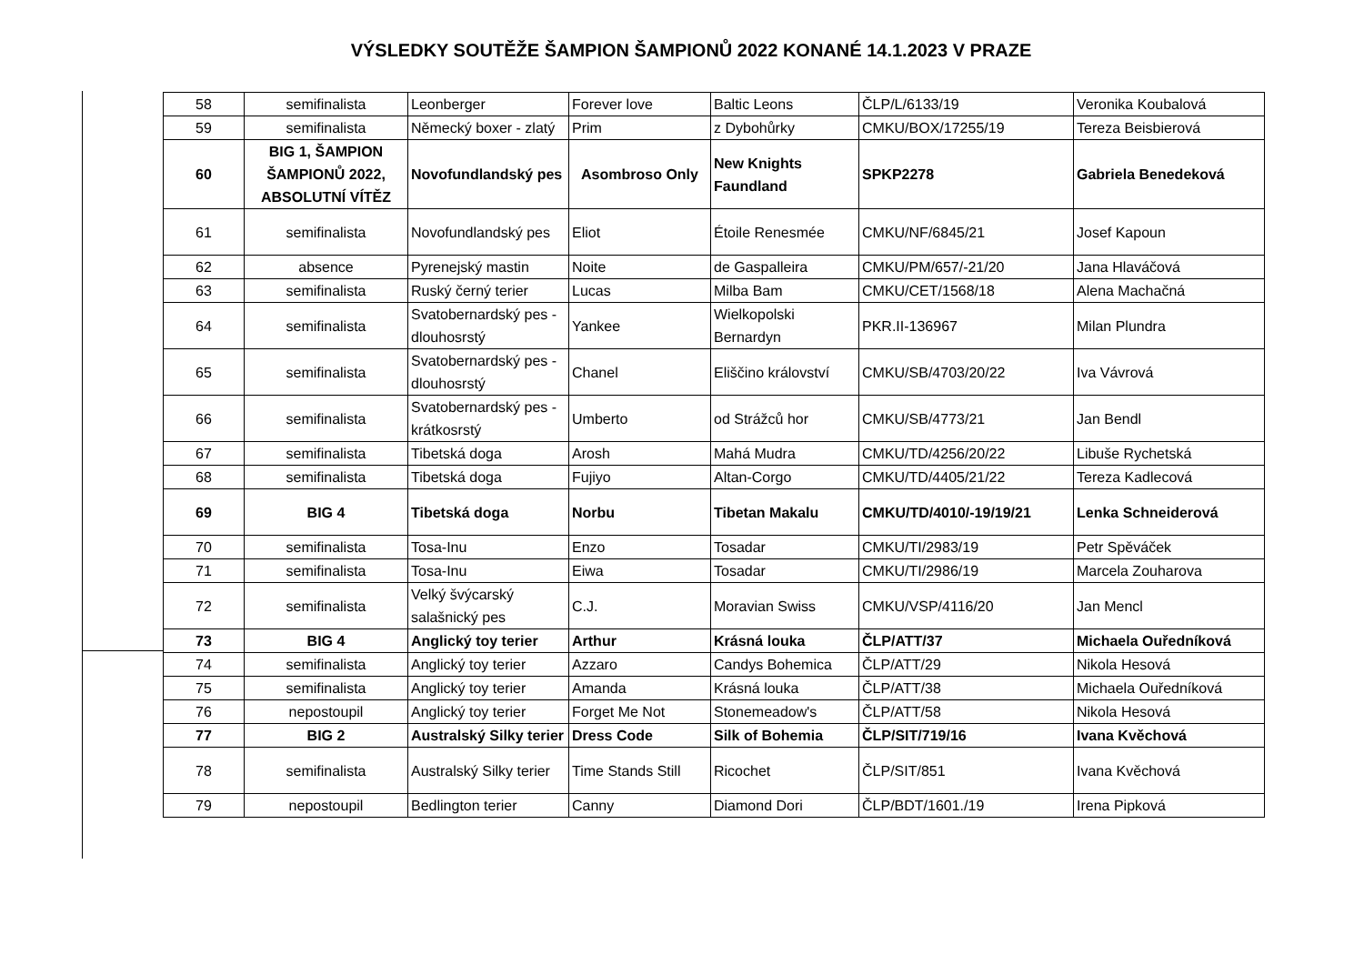VÝSLEDKY SOUTĚŽE ŠAMPION ŠAMPIONŮ 2022 KONANÉ 14.1.2023 V PRAZE
| 58 | semifinalista | Leonberger | Forever love | Baltic Leons | ČLP/L/6133/19 | Veronika Koubalová |
| 59 | semifinalista | Německý boxer - zlatý | Prim | z Dybohůrky | CMKU/BOX/17255/19 | Tereza Beisbierová |
| 60 | BIG 1, ŠAMPION ŠAMPIONŮ 2022, ABSOLUTNÍ VÍTĚZ | Novofundlandský pes | Asombroso Only | New Knights Faundland | SPKP2278 | Gabriela Benedeková |
| 61 | semifinalista | Novofundlandský pes | Eliot | Étoile Renesmée | CMKU/NF/6845/21 | Josef Kapoun |
| 62 | absence | Pyrenejský mastin | Noite | de Gaspalleira | CMKU/PM/657/-21/20 | Jana Hlaváčová |
| 63 | semifinalista | Ruský černý terier | Lucas | Milba Bam | CMKU/CET/1568/18 | Alena Machačná |
| 64 | semifinalista | Svatobernardský pes - dlouhosrstý | Yankee | Wielkopolski Bernardyn | PKR.II-136967 | Milan Plundra |
| 65 | semifinalista | Svatobernardský pes - dlouhosrstý | Chanel | Eliščino království | CMKU/SB/4703/20/22 | Iva Vávrová |
| 66 | semifinalista | Svatobernardský pes - krátkosrstý | Umberto | od Strážců hor | CMKU/SB/4773/21 | Jan Bendl |
| 67 | semifinalista | Tibetská doga | Arosh | Mahá Mudra | CMKU/TD/4256/20/22 | Libuše Rychetská |
| 68 | semifinalista | Tibetská doga | Fujiyo | Altan-Corgo | CMKU/TD/4405/21/22 | Tereza Kadlecová |
| 69 | BIG 4 | Tibetská doga | Norbu | Tibetan Makalu | CMKU/TD/4010/-19/19/21 | Lenka Schneiderová |
| 70 | semifinalista | Tosa-Inu | Enzo | Tosadar | CMKU/TI/2983/19 | Petr Spěváček |
| 71 | semifinalista | Tosa-Inu | Eiwa | Tosadar | CMKU/TI/2986/19 | Marcela Zouharova |
| 72 | semifinalista | Velký švýcarský salašnický pes | C.J. | Moravian Swiss | CMKU/VSP/4116/20 | Jan Mencl |
| 73 | BIG 4 | Anglický toy terier | Arthur | Krásná louka | ČLP/ATT/37 | Michaela Ouředníková |
| 74 | semifinalista | Anglický toy terier | Azzaro | Candys Bohemica | ČLP/ATT/29 | Nikola Hesová |
| 75 | semifinalista | Anglický toy terier | Amanda | Krásná louka | ČLP/ATT/38 | Michaela Ouředníková |
| 76 | nepostoupil | Anglický toy terier | Forget Me Not | Stonemeadow's | ČLP/ATT/58 | Nikola Hesová |
| 77 | BIG 2 | Australský Silky terier | Dress Code | Silk of Bohemia | ČLP/SIT/719/16 | Ivana Kvěchová |
| 78 | semifinalista | Australský Silky terier | Time Stands Still | Ricochet | ČLP/SIT/851 | Ivana Kvěchová |
| 79 | nepostoupil | Bedlington terier | Canny | Diamond Dori | ČLP/BDT/1601./19 | Irena Pipková |